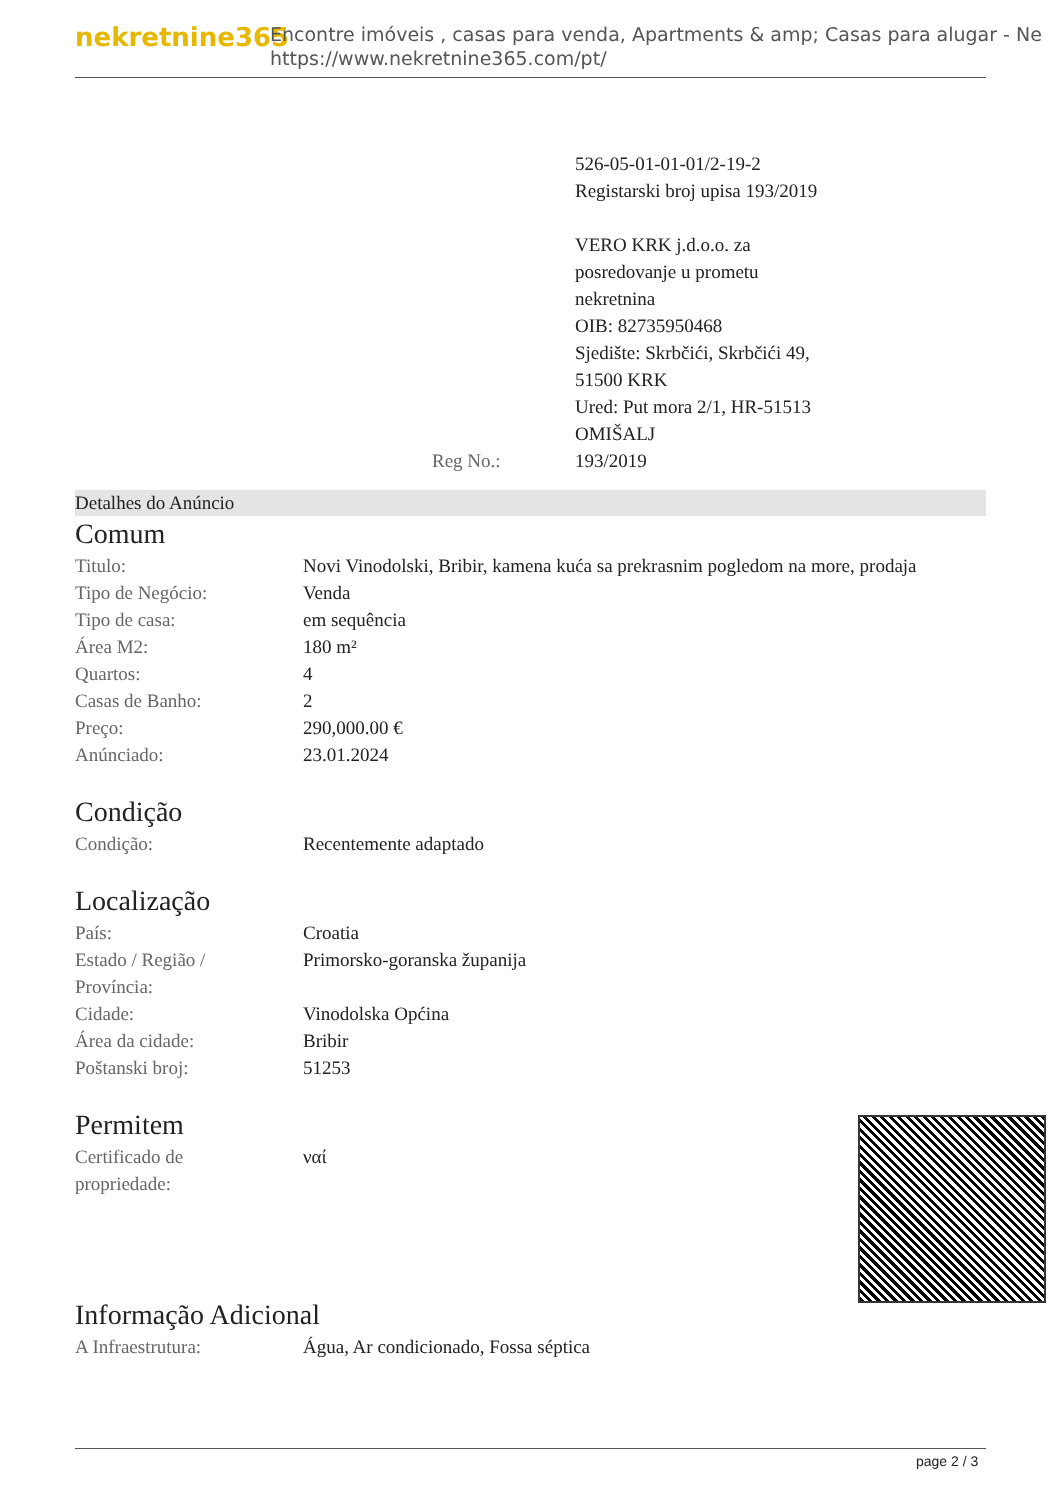nekretnine365
Encontre imóveis , casas para venda, Apartments & amp; Casas para alugar - Ne
https://www.nekretnine365.com/pt/
526-05-01-01-01/2-19-2
Registarski broj upisa 193/2019
VERO KRK j.d.o.o. za
posredovanje u prometu
nekretnina
OIB: 82735950468
Sjedište: Skrbčići, Skrbčići 49,
51500 KRK
Ured: Put mora 2/1, HR-51513
OMIŠALJ
Reg No.: 193/2019
Detalhes do Anúncio
Comum
| Titulo: | Novi Vinodolski, Bribir, kamena kuća sa prekrasnim pogledom na more, prodaja |
| Tipo de Negócio: | Venda |
| Tipo de casa: | em sequência |
| Área M2: | 180 m² |
| Quartos: | 4 |
| Casas de Banho: | 2 |
| Preço: | 290,000.00 € |
| Anúnciado: | 23.01.2024 |
Condição
| Condição: | Recentemente adaptado |
Localização
| País: | Croatia |
| Estado / Região / Província: | Primorsko-goranska županija |
| Cidade: | Vinodolska Općina |
| Área da cidade: | Bribir |
| Poštanski broj: | 51253 |
Permitem
| Certificado de propriedade: | ναί |
Informação Adicional
| A Infraestrutura: | Água, Ar condicionado, Fossa séptica |
page 2 / 3